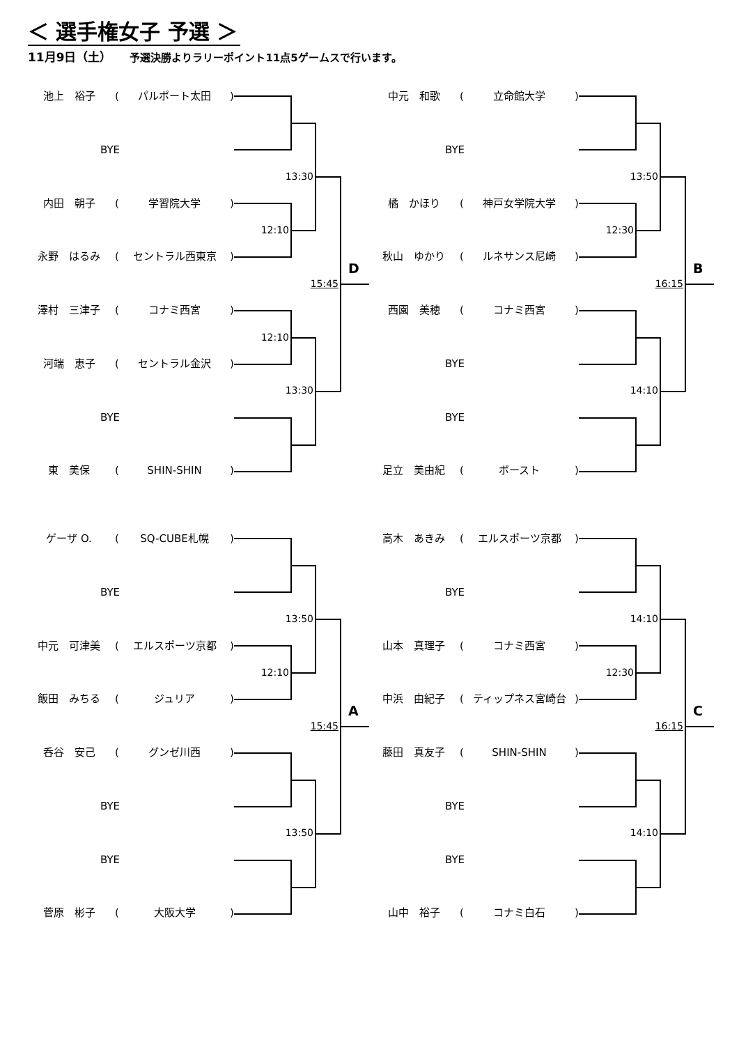＜ 選手権女子 予選 ＞
11月9日（土） 予選決勝よりラリーポイント11点5ゲームスで行います。
池上　裕子 (パルポート太田)
BYE
13:30
内田　朝子 (学習院大学)
12:10
永野　はるみ (セントラル西東京)
15:45 D
澤村　三津子 (コナミ西宮)
12:10
河端　恵子 (セントラル金沢)
13:30
BYE
東　美保 (SHIN-SHIN)
中元　和歌 (立命館大学)
BYE
13:50
橘　かほり (神戸女学院大学)
12:30
秋山　ゆかり (ルネサンス尼崎)
16:15 B
西園　美穂 (コナミ西宮)
BYE
14:10
BYE
足立　美由紀 (ボースト)
ゲーザ O. (SQ-CUBE札幌)
BYE
13:50
中元　可津美 (エルスポーツ京都)
12:10
飯田　みちる (ジュリア)
15:45 A
呑谷　安己 (グンゼ川西)
BYE
13:50
BYE
菅原　彬子 (大阪大学)
高木　あきみ (エルスポーツ京都)
BYE
14:10
山本　真理子 (コナミ西宮)
12:30
中浜　由紀子 (ティップネス宮崎台)
16:15 C
藤田　真友子 (SHIN-SHIN)
BYE
14:10
BYE
山中　裕子 (コナミ白石)